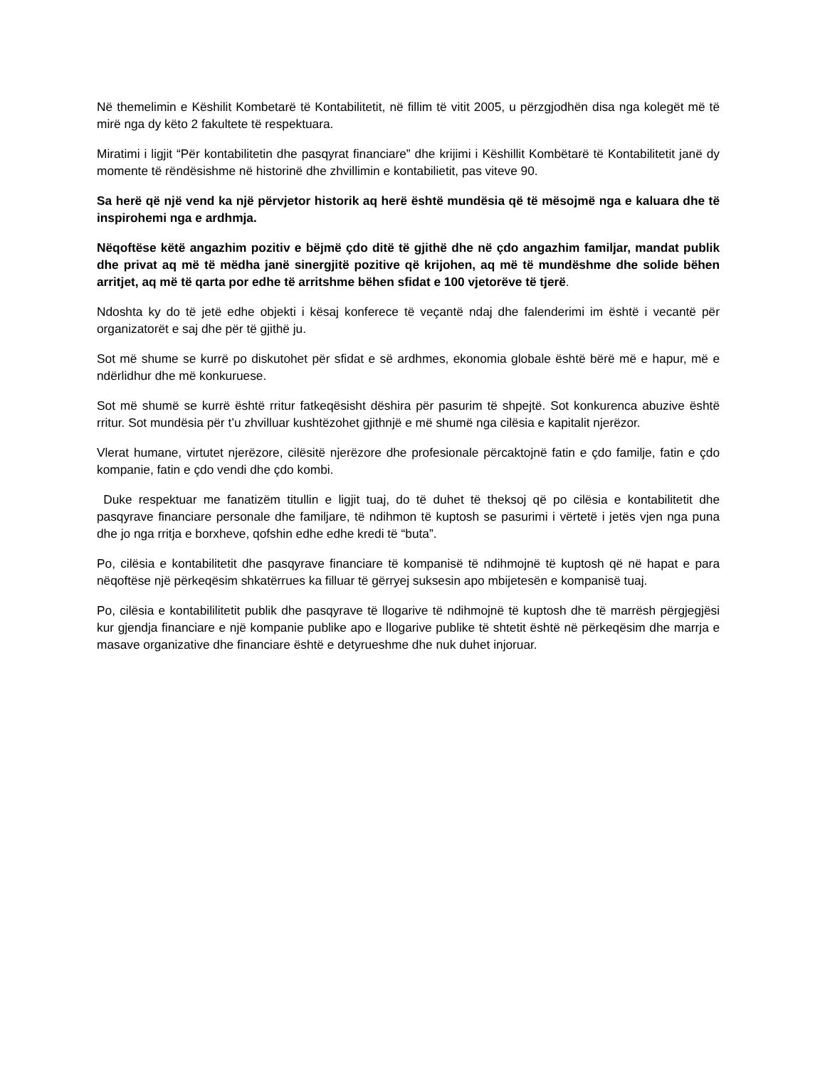Në themelimin e Këshilit Kombetarë të Kontabilitetit, në fillim të vitit 2005, u përzgjodhën disa nga kolegët më të mirë nga dy këto 2 fakultete të respektuara.
Miratimi i ligjit “Për kontabilitetin dhe pasqyrat financiare” dhe krijimi i Këshillit Kombëtarë të Kontabilitetit janë dy momente të rëndësishme në historinë dhe zhvillimin e kontabilietit, pas viteve 90.
Sa herë që një vend ka një përvjetor historik aq herë është mundësia që të mësojmë nga e kaluara dhe të inspirohemi nga e ardhmja.
Nëqoftëse këtë angazhim pozitiv e bëjmë çdo ditë të gjithë dhe në çdo angazhim familjar, mandat publik dhe privat aq më të mëdha janë sinergjitë pozitive që krijohen, aq më të mundëshme dhe solide bëhen arritjet, aq më të qarta por edhe të arritshme bëhen sfidat e 100 vjetorëve të tjerë.
Ndoshta ky do të jetë edhe objekti i kësaj konferece të veçantë ndaj dhe falenderimi im është i vecantë për organizatorët e saj dhe për të gjithë ju.
Sot më shume se kurrë po diskutohet për sfidat e së ardhmes, ekonomia globale është bërë më e hapur, më e ndërlidhur dhe më konkuruese.
Sot më shumë se kurrë është rritur fatkeqësisht dëshira për pasurim të shpejtë. Sot konkurenca abuzive është rritur. Sot mundësia për t’u zhvilluar kushtëzohet gjithnjë e më shumë nga cilësia e kapitalit njerëzor.
Vlerat humane, virtutet njerëzore, cilësitë njerëzore dhe profesionale përcaktojnë fatin e çdo familje, fatin e çdo kompanie, fatin e çdo vendi dhe çdo kombi.
Duke respektuar me fanatizëm titullin e ligjit tuaj, do të duhet të theksoj që po cilësia e kontabilitetit dhe pasqyrave financiare personale dhe familjare, të ndihmon të kuptosh se pasurimi i vërtetë i jetës vjen nga puna dhe jo nga rritja e borxheve, qofshin edhe edhe kredi të “buta”.
Po, cilësia e kontabilitetit dhe pasqyrave financiare të kompanisë të ndihmojnë të kuptosh që në hapat e para nëqoftëse një përkeqësim shkatërrues ka filluar të gërryej suksesin apo mbijetesën e kompanisë tuaj.
Po, cilësia e kontabililitetit publik dhe pasqyrave të llogarive të ndihmojnë të kuptosh dhe të marrësh përgjegjësi kur gjendja financiare e një kompanie publike apo e llogarive publike të shtetit është në përkeqësim dhe marrja e masave organizative dhe financiare është e detyrueshme dhe nuk duhet injoruar.